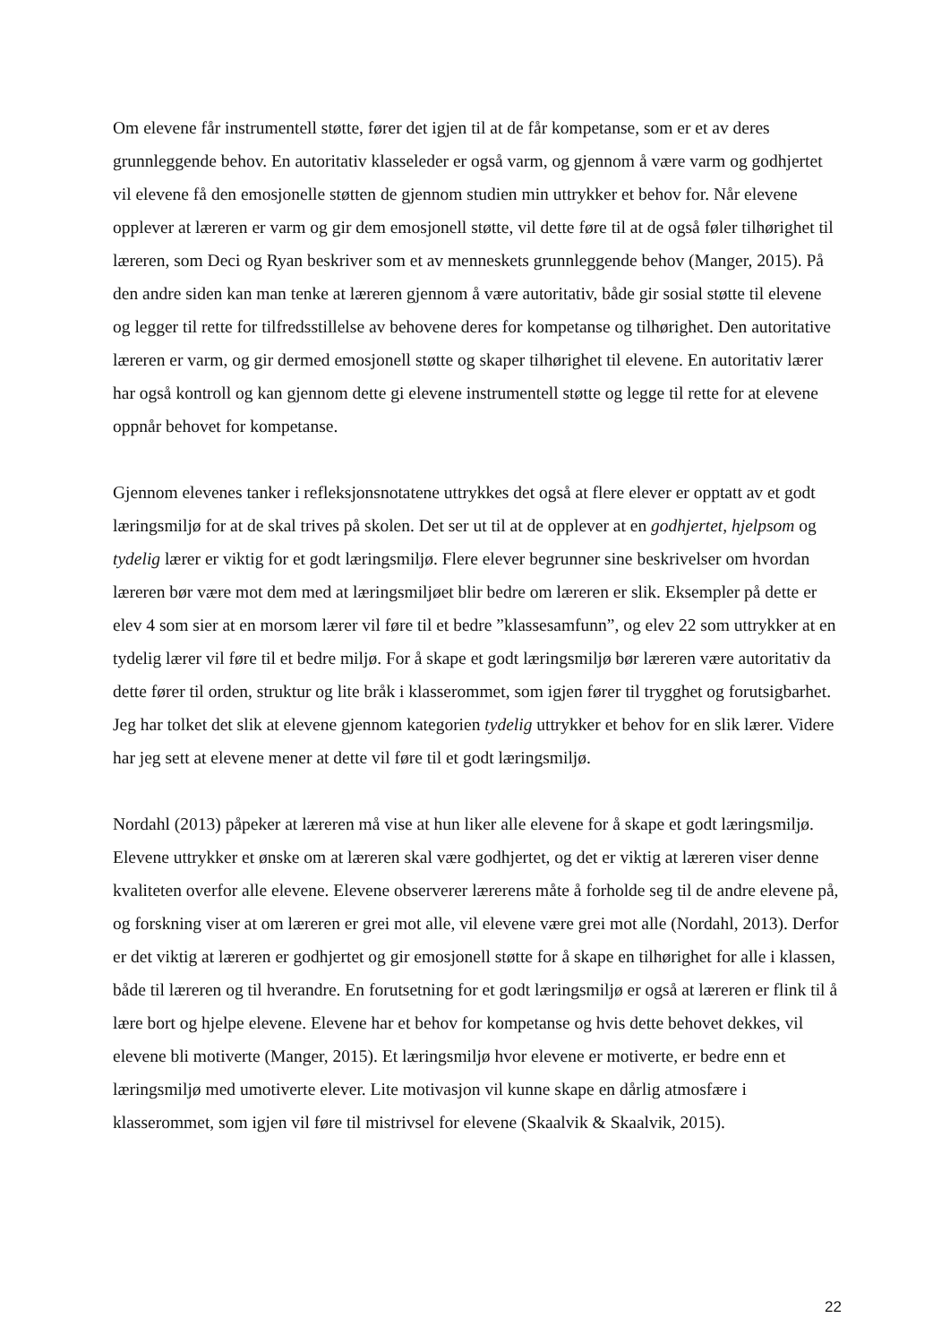Om elevene får instrumentell støtte, fører det igjen til at de får kompetanse, som er et av deres grunnleggende behov. En autoritativ klasseleder er også varm, og gjennom å være varm og godhjertet vil elevene få den emosjonelle støtten de gjennom studien min uttrykker et behov for. Når elevene opplever at læreren er varm og gir dem emosjonell støtte, vil dette føre til at de også føler tilhørighet til læreren, som Deci og Ryan beskriver som et av menneskets grunnleggende behov (Manger, 2015). På den andre siden kan man tenke at læreren gjennom å være autoritativ, både gir sosial støtte til elevene og legger til rette for tilfredsstillelse av behovene deres for kompetanse og tilhørighet. Den autoritative læreren er varm, og gir dermed emosjonell støtte og skaper tilhørighet til elevene. En autoritativ lærer har også kontroll og kan gjennom dette gi elevene instrumentell støtte og legge til rette for at elevene oppnår behovet for kompetanse.
Gjennom elevenes tanker i refleksjonsnotatene uttrykkes det også at flere elever er opptatt av et godt læringsmiljø for at de skal trives på skolen. Det ser ut til at de opplever at en godhjertet, hjelpsom og tydelig lærer er viktig for et godt læringsmiljø. Flere elever begrunner sine beskrivelser om hvordan læreren bør være mot dem med at læringsmiljøet blir bedre om læreren er slik. Eksempler på dette er elev 4 som sier at en morsom lærer vil føre til et bedre ”klassesamfunn”, og elev 22 som uttrykker at en tydelig lærer vil føre til et bedre miljø. For å skape et godt læringsmiljø bør læreren være autoritativ da dette fører til orden, struktur og lite bråk i klasserommet, som igjen fører til trygghet og forutsigbarhet. Jeg har tolket det slik at elevene gjennom kategorien tydelig uttrykker et behov for en slik lærer. Videre har jeg sett at elevene mener at dette vil føre til et godt læringsmiljø.
Nordahl (2013) påpeker at læreren må vise at hun liker alle elevene for å skape et godt læringsmiljø. Elevene uttrykker et ønske om at læreren skal være godhjertet, og det er viktig at læreren viser denne kvaliteten overfor alle elevene. Elevene observerer lærerens måte å forholde seg til de andre elevene på, og forskning viser at om læreren er grei mot alle, vil elevene være grei mot alle (Nordahl, 2013). Derfor er det viktig at læreren er godhjertet og gir emosjonell støtte for å skape en tilhørighet for alle i klassen, både til læreren og til hverandre. En forutsetning for et godt læringsmiljø er også at læreren er flink til å lære bort og hjelpe elevene. Elevene har et behov for kompetanse og hvis dette behovet dekkes, vil elevene bli motiverte (Manger, 2015). Et læringsmiljø hvor elevene er motiverte, er bedre enn et læringsmiljø med umotiverte elever. Lite motivasjon vil kunne skape en dårlig atmosfære i klasserommet, som igjen vil føre til mistrivsel for elevene (Skaalvik & Skaalvik, 2015).
22